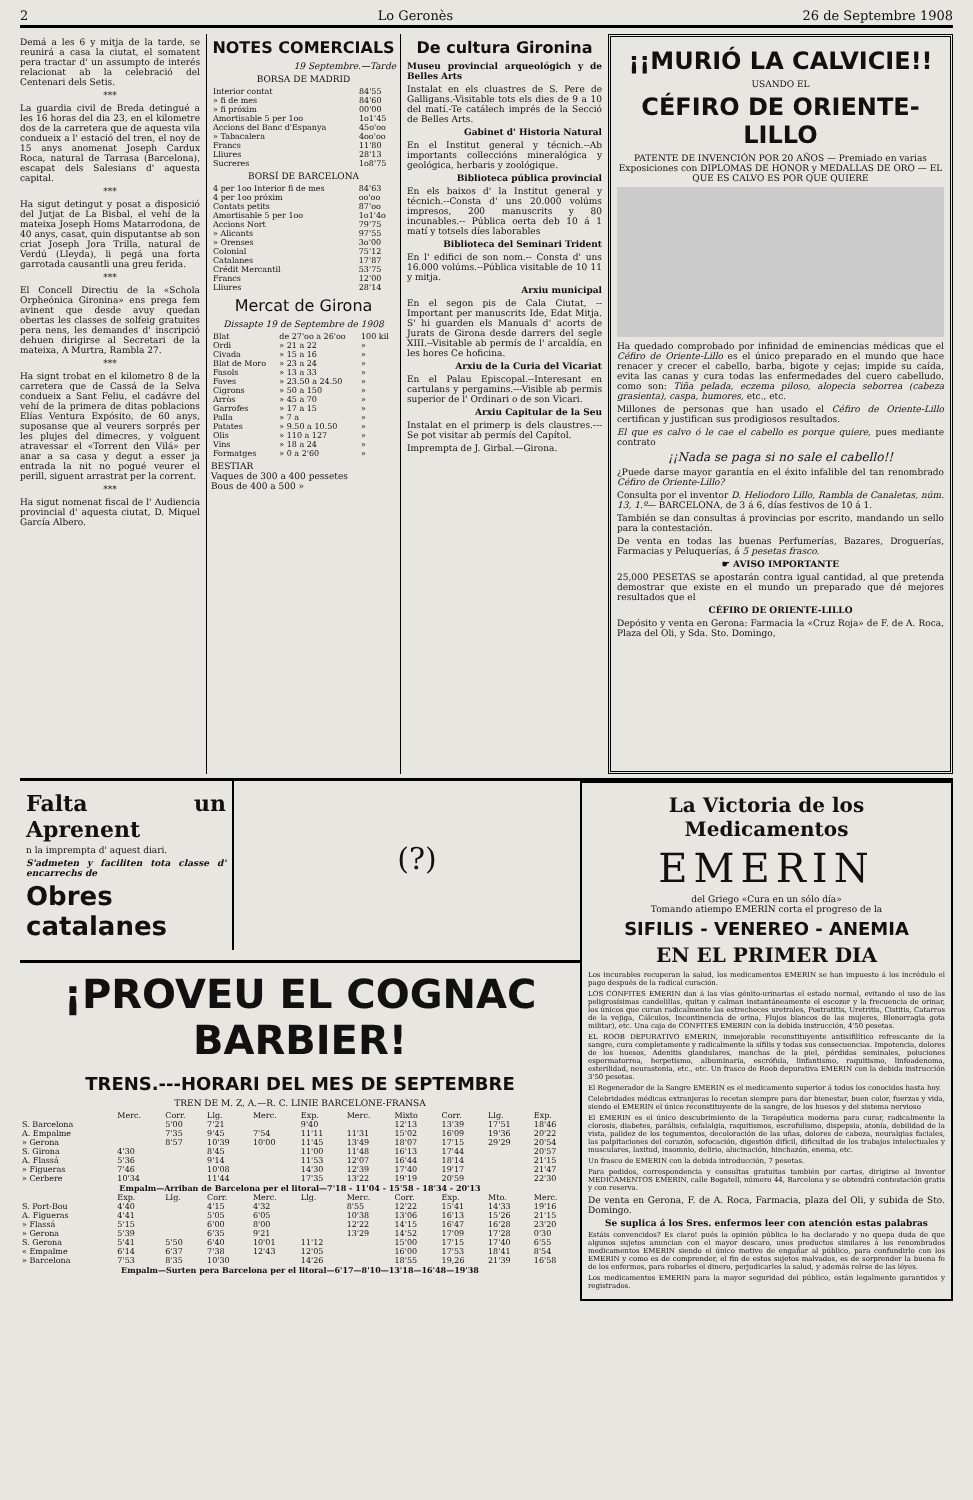2 Lo Geronès 26 de Septembre 1908
Demá a les 6 y mitja de la tarde, se reunirá a casa la ciutat, el somatent pera tractar d' un assumpto de interés relacionat ab la celebració del Centenari dels Setis.
***
La guardia civil de Breda detingué a les 16 horas del dia 23, en el kilometre dos de la carretera que de aquesta vila condueix a l' estació del tren, el noy de 15 anys anomenat Joseph Cardux Roca, natural de Tarrasa (Barcelona), escapat dels Salesians d' aquesta capital.
***
Ha sigut detingut y posat a disposició del Jutjat de La Bisbal, el vehí de la mateixa Joseph Homs Matarrodona, de 40 anys, casat, quin disputantse ab son criat Joseph Jora Trilla, natural de Verdú (Lleyda), li pegá una forta garrotada causantli una greu ferida.
***
El Concell Directiu de la «Schola Orpheónica Gironina» ens prega fem avinent que desde avuy quedan obertas les classes de solfeig gratuites pera nens, les demandes d' inscripció dehuen dirigirse al Secretari de la mateixa, A Murtra, Rambla 27.
***
Ha signt trobat en el kilometro 8 de la carretera que de Cassá de la Selva condueix a Sant Feliu, el cadávre del vehí de la primera de ditas poblacions Elías Ventura Expósito, de 60 anys, suposanse que al veurers sorprés per les plujes del dimecres, y volguent atravessar el «Torrent den Vilá» per anar a sa casa y degut a esser ja entrada la nit no pogué veurer el perill, siguent arrastrat per la corrent.
***
Ha sigut nomenat fiscal de l' Audiencia provincial d' aquesta ciutat, D. Miquel García Albero.
NOTES COMERCIALS
19 Septembre.—Tarde
BORSA DE MADRID
| Interior contat | 84'55 |
| » fi de mes | 84'60 |
| » fi próxim | 00'00 |
| Amortisable 5 per 1oo | 1o1'45 |
| Accions del Banc d'Espanya | 45o'oo |
| » Tabacalera | 4oo'oo |
| Francs | 11'80 |
| Lliures | 28'13 |
| Sucreres | 1o8'75 |
BORSÍ DE BARCELONA
| 4 per 1oo Interior fi de mes | 84'63 |
| 4 per 1oo próxim | oo'oo |
| Contats petits | 87'oo |
| Amortisable 5 per 1oo | 1o1'4o |
| Accions Nort | 79'75 |
| » Alicants | 97'55 |
| » Orenses | 3o'00 |
| Colonial | 75'12 |
| Catalanes | 17'87 |
| Crédit Mercantil | 53'75 |
| Francs | 12'00 |
| Lliures | 28'14 |
Mercat de Girona
Dissapte 19 de Septembre de 1908
| Blat | de 27'oo a 26'oo | 100 kil |
| Ordi | » 21 a 22 | » |
| Civada | » 15 a 16 | » |
| Blat de Moro | » 23 a 24 | » |
| Fasols | » 13 a 33 | » |
| Faves | » 23.50 a 24.50 | » |
| Cigrons | » 50 a 150 | » |
| Arròs | » 45 a 70 | » |
| Garrofes | » 17 a 15 | » |
| Palla | » 7 a | » |
| Patates | » 9.50 a 10.50 | » |
| Olis | » 110 a 127 | » |
| Vins | » 18 a 24 | » |
| Formatges | » 0 a 2'60 | » |
BESTIAR
Vaques de 300 a 400 pessetes
Bous de 400 a 500 »
De cultura Gironina
Museu provincial arqueológich y de Belles Arts
Instalat en els cluastres de S. Pere de Galligans.-Visitable tots els dies de 9 a 10 del matí.-Te catálech imprés de la Secció de Belles Arts.
Gabinet d' Historia Natural
En el Institut general y técnich.--Ab importants colleccións mineralógica y geológica, herbaris y zoológique.
Biblioteca pública provincial
En els baixos d' la Institut general y técnich.--Consta d' uns 20.000 volúms impresos, 200 manuscrits y 80 incunables.-- Pública oerta deb 10 á 1 matí y totsels díes laborables
Biblioteca del Seminari Trident
En l' edifici de son nom.-- Consta d' uns 16.000 volúms.--Pública visitable de 10 11 y mitja.
Arxiu municipal
En el segon pis de Cala Ciutat, --Important per manuscrits Ide, Edat Mitja. S' hi guarden els Manuals d' acorts de Jurats de Girona desde darrers del segle XIII.--Visitable ab permís de l' arcaldía, en les hores Ce hoficina.
Arxiu de la Curia del Vicariat
En el Palau Episcopal.--Interesant en cartulans y pergamins.---Visible ab permis superior de l' Ordinari o de son Vicari.
Arxiu Capitular de la Seu
Instalat en el primerp is dels claustres.---Se pot visitar ab permís del Capítol.
Imprempta de J. Girbal.—Girona.
¡¡MURIÓ LA CALVICIE!!
USANDO EL
CÉFIRO DE ORIENTE-LILLO
PATENTE DE INVENCIÓN POR 20 AÑOS — Premiado en varias Exposiciones con DIPLOMAS DE HONOR y MEDALLAS DE ORO — EL QUE ES CALVO ES POR QUE QUIERE
Ha quedado comprobado por infinidad de eminencias médicas que el Céfiro de Oriente-Lillo es el único preparado en el mundo que hace renacer y crecer el cabello, barba, bigote y cejas; impide su caída, evita las canas y cura todas las enfermedades del cuero cabelludo, como son: Tiña pelada, eczema piloso, alopecia seborrea (cabeza grasienta), caspa, humores, etc., etc.
Millones de personas que han usado el Céfiro de Oriente-Lillo certifican y justifican sus prodigiosos resultados.
El que es calvo ó le cae el cabello es porque quiere, pues mediante contrato
¡¡Nada se paga si no sale el cabello!!
¿Puede darse mayor garantía en el éxito infalible del tan renombrado Céfiro de Oriente-Lillo?
Consulta por el inventor D. Heliodoro Lillo, Rambla de Canaletas, núm. 13, 1.º— BARCELONA, de 3 á 6, días festivos de 10 á 1.
También se dan consultas á provincias por escrito, mandando un sello para la contestación.
De venta en todas las buenas Perfumerías, Bazares, Droguerías, Farmacias y Peluquerías, á 5 pesetas frasco.
☛ AVISO IMPORTANTE
25,000 PESETAS se apostarán contra igual cantidad, al que pretenda demostrar que existe en el mundo un preparado que dé mejores resultados que el
CÉFIRO DE ORIENTE-LILLO
Depósito y venta en Gerona: Farmacia la «Cruz Roja» de F. de A. Roca, Plaza del Oli, y Sda. Sto. Domingo,
Falta un Aprenent
n la imprempta d' aquest diari.
S'admeten y faciliten tota classe d' encarrechs de
Obres catalanes
(?)
¡PROVEU EL COGNAC BARBIER!
TRENS.---HORARI DEL MES DE SEPTEMBRE
TREN DE M. Z, A.—R. C. LINIE BARCELONE-FRANSA
| | Merc. | Corr. | Llg. | Merc. | Exp. | Merc. | Mixto | Corr. | Llg. | Exp. |
| --- | --- | --- | --- | --- | --- | --- | --- | --- | --- | --- |
| S. Barcelona | | 5'00 | 7'21 | | 9'40 | | 12'13 | 13'39 | 17'51 | 18'46 |
| A. Empalme | | 7'35 | 9'45 | 7'54 | 11'11 | 11'31 | 15'02 | 16'09 | 19'36 | 20'22 |
| » Gerona | | 8'57 | 10'39 | 10'00 | 11'45 | 13'49 | 18'07 | 17'15 | 29'29 | 20'54 |
| S. Girona | 4'30 | | 8'45 | | 11'00 | 11'48 | 16'13 | 17'44 | | 20'57 |
| A. Flassá | 5'36 | | 9'14 | | 11'53 | 12'07 | 16'44 | 18'14 | | 21'15 |
| » Figueras | 7'46 | | 10'08 | | 14'30 | 12'39 | 17'40 | 19'17 | | 21'47 |
| » Cerbere | 10'34 | | 11'44 | | 17'35 | 13'22 | 19'19 | 20'59 | | 22'30 |
| Empalm—Arriban de Barcelona per el litoral—7'18 - 11'04 - 15'58 - 18'34 - 20'13 | | | | | | | | | | |
| | Exp. | Llg. | Corr. | Merc. | Llg. | Merc. | Corr. | Exp. | Mto. | Merc. |
| S. Port-Bou | 4'40 | | 4'15 | 4'32 | | 8'55 | 12'22 | 15'41 | 14'33 | 19'16 |
| A. Figueras | 4'41 | | 5'05 | 6'05 | | 10'38 | 13'06 | 16'13 | 15'26 | 21'15 |
| » Flassá | 5'15 | | 6'00 | 8'00 | | 12'22 | 14'15 | 16'47 | 16'28 | 23'20 |
| » Gerona | 5'39 | | 6'35 | 9'21 | | 13'29 | 14'52 | 17'09 | 17'28 | 0'30 |
| S. Gerona | 5'41 | 5'50 | 6'40 | 10'01 | 11'12 | | 15'00 | 17'15 | 17'40 | 6'55 |
| « Empalme | 6'14 | 6'37 | 7'38 | 12'43 | 12'05 | | 16'00 | 17'53 | 18'41 | 8'54 |
| » Barcelona | 7'53 | 8'35 | 10'30 | | 14'26 | | 18'55 | 19,26 | 21'39 | 16'58 |
| Empalm—Surten pera Barcelona per el litoral—6'17—8'10—13'18—16'48—19'38 | | | | | | | | | | |
La Victoria de los Medicamentos
EMERIN
del Griego «Cura en un sólo día»
Tomando atiempo EMERIN corta el progreso de la
SIFILIS - VENEREO - ANEMIA
EN EL PRIMER DIA
Los incurables recuperan la salud, los medicamentos EMERIN se han impuesto á los incrédulo el pago después de la radical curación.
LOS CONFITES EMERIN dan á las vías génito-urinarias el estado normal, evitando el uso de las peligrosísimas candelillas, quitan y calman instantáneamente el escozor y la frecuencia de orinar, los únicos que curan radicalmente las estrecheces uretrales, Postratitis, Uretritis, Cistitis, Catarros de la vejiga, Cálculos, Incontinencia de orina, Flujos blancos de las mujeres, Blenorragia gota militar), etc. Una caja de CONFITES EMERIN con la debida instrucción, 4'50 pesetas.
EL ROOB DEPURATIVO EMERIN, inmejorable reconstituyente antisifilítico refrescante de la sangre, cura completamente y radicalmente la sífilis y todas sus consecuencias. Impotencia, dolores de los huesos, Adenitis glandulares, manchas de la piel, pérdidas seminales, poluciones espermatorrea, herpetismo, albuminaria, escrófula, linfantismo, raquitismo, linfoadenoma, esterilidad, neurastenia, etc., etc. Un frasco de Roob depurativa EMERIN con la debida instrucción 3'50 pesetas.
El Regenerador de la Sangre EMERIN es el medicamento superior á todos los conocidos hasta hoy.
Celebridades médicas extranjeras lo recetan siempre para dar bienestar, buen color, fuerzas y vida, siendo el EMERIN el único reconstituyente de la sangre, de los huesos y del sistema nervioso
El EMERIN es el único descubrimiento de la Terapéutica moderna para curar, radicalmente la clorosis, diabetes, parálisis, cefalalgia, raquitismos, escrofulismo, dispepsia, atonía, debilidad de la vista, palidez de los tegumentos, decoloración de las uñas, dolores de cabeza, neuralgias faciales, las palpitaciones del corazón, sofocación, digestión difícil, dificultad de los trabajos intelectuales y musculares, laxitud, insomnio, delirio, alucinación, hinchazón, enema, etc.
Un frasco de EMERIN con la debida introducción, 7 pesetas.
Para pedidos, correspondencia y consultas gratuitas también por cartas, dirigirse al Inventor MEDICAMENTOS EMERIN, calle Bogatell, número 44, Barcelona y se obtendrá contestación gratis y con reserva.
De venta en Gerona, F. de A. Roca, Farmacia, plaza del Oli, y subida de Sto. Domingo.
Se suplica á los Sres. enfermos leer con atención estas palabras
Estáis convencidos? Es claro! pués la opinión pública lo ha declarado y no quepa duda de que algunos sujetos anuncian con el mayor descaro, unos productos similares á los renombrados medicamentos EMERIN siendo el único motivo de engañar al público, para confundirlo con los EMERIN y como es de comprender, el fin de estos sujetos malvados, es de sorprender la buena fe de los enfermos, para robarles el dinero, perjudicarles la salud, y además relrse de las léyes.
Los medicamentos EMERIN para la mayor seguridad del público, están legalmente garantidos y registrados.